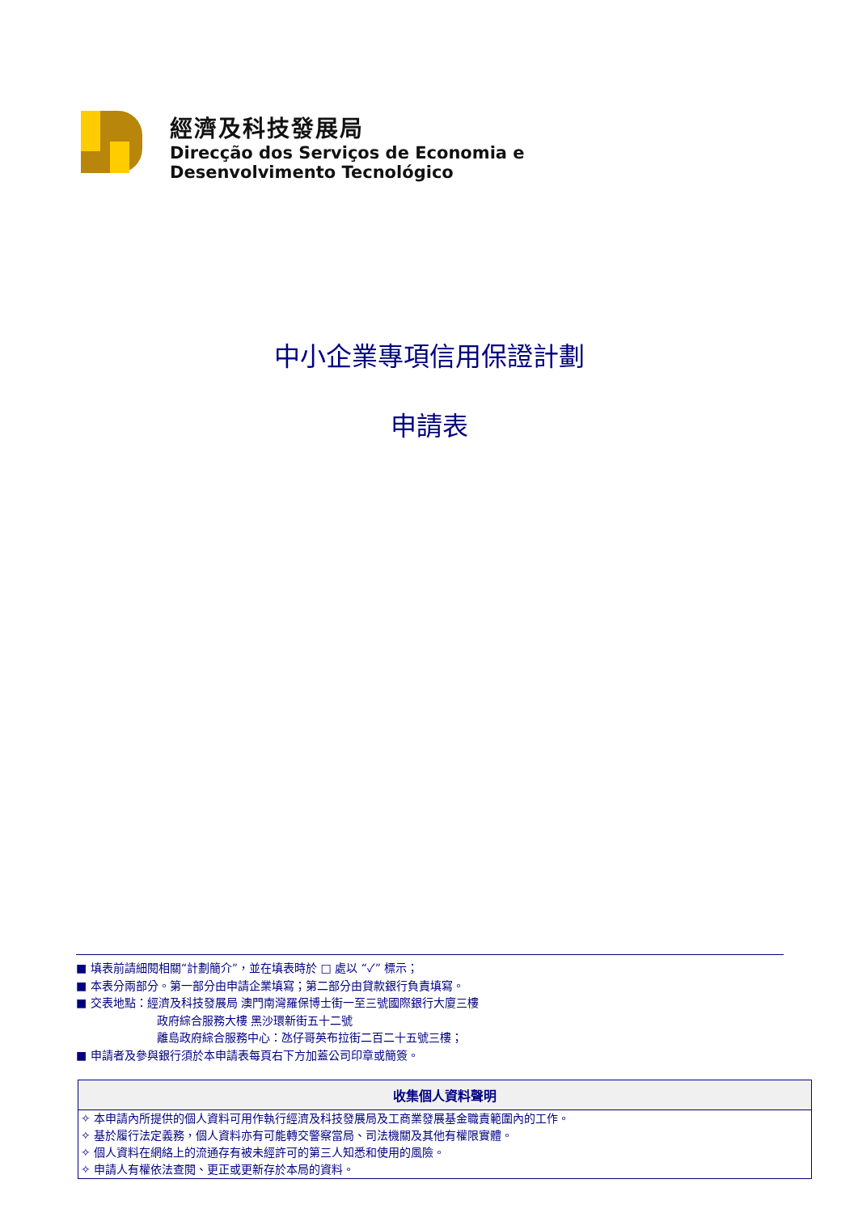經濟及科技發展局
Direcção dos Serviços de Economia e
Desenvolvimento Tecnológico
中小企業專項信用保證計劃
申請表
■ 填表前請細閱相關“計劃簡介”，並在填表時於 □ 處以 “✓” 標示；
■ 本表分兩部分。第一部分由申請企業填寫；第二部分由貸款銀行負責填寫。
■ 交表地點：經濟及科技發展局 澳門南灣羅保博士街一至三號國際銀行大廈三樓
政府綜合服務大樓 黑沙環新街五十二號
離島政府綜合服務中心：氹仔哥英布拉街二百二十五號三樓；
■ 申請者及參與銀行須於本申請表每頁右下方加蓋公司印章或簡簽。
| 收集個人資料聲明 |
| --- |
| ✧ 本申請內所提供的個人資料可用作執行經濟及科技發展局及工商業發展基金職責範圍內的工作。 |
| ✧ 基於履行法定義務，個人資料亦有可能轉交警察當局、司法機關及其他有權限實體。 |
| ✧ 個人資料在網絡上的流通存有被未經許可的第三人知悉和使用的風險。 |
| ✧ 申請人有權依法查閱、更正或更新存於本局的資料。 |